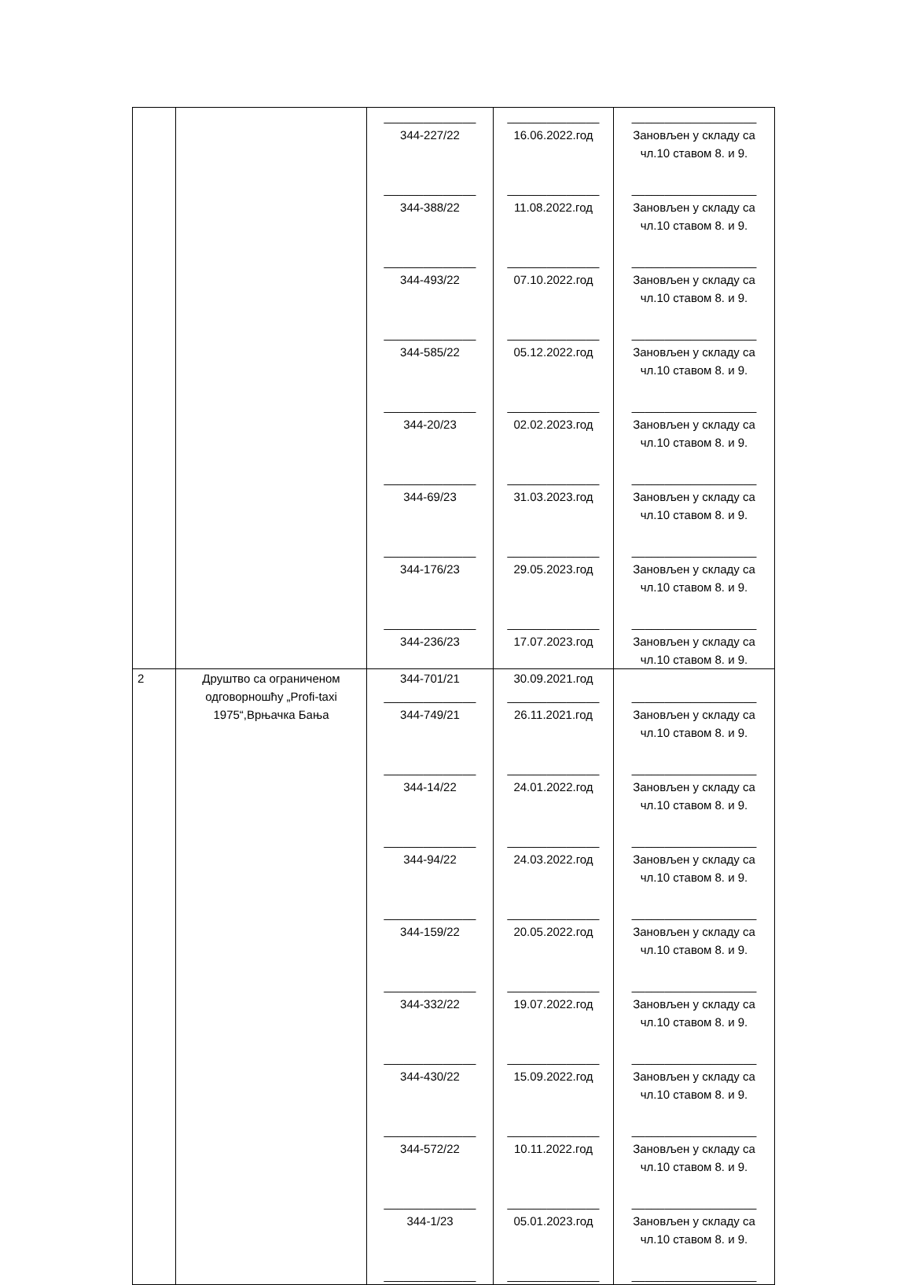| | | ______________ 344-227/22 ______________ 344-388/22 ______________ 344-493/22 ______________ 344-585/22 ______________ 344-20/23 ______________ 344-69/23 ______________ 344-176/23 ______________ 344-236/23 | ______________ 16.06.2022.год ______________ 11.08.2022.год ______________ 07.10.2022.год ______________ 05.12.2022.год ______________ 02.02.2023.год ______________ 31.03.2023.год ______________ 29.05.2023.год ______________ 17.07.2023.год | ___________________ Зановљен у складу са чл.10 ставом 8. и 9. ___________________ Зановљен у складу са чл.10 ставом 8. и 9. ___________________ Зановљен у складу са чл.10 ставом 8. и 9. ___________________ Зановљен у складу са чл.10 ставом 8. и 9. ___________________ Зановљен у складу са чл.10 ставом 8. и 9. ___________________ Зановљен у складу са чл.10 ставом 8. и 9. ___________________ Зановљен у складу са чл.10 ставом 8. и 9. ___________________ Зановљен у складу са чл.10 ставом 8. и 9. |
| 2 | Друштво са ограниченом одговорношћу „Profi-taxi 1975“,Врњачка Бања | 344-701/21 ______________ 344-749/21 ______________ 344-14/22 ______________ 344-94/22 ______________ 344-159/22 ______________ 344-332/22 ______________ 344-430/22 ______________ 344-572/22 ______________ 344-1/23 ______________ | 30.09.2021.год ______________ 26.11.2021.год ______________ 24.01.2022.год ______________ 24.03.2022.год ______________ 20.05.2022.год ______________ 19.07.2022.год ______________ 15.09.2022.год ______________ 10.11.2022.год ______________ 05.01.2023.год ______________ | ___________________ Зановљен у складу са чл.10 ставом 8. и 9. ___________________ Зановљен у складу са чл.10 ставом 8. и 9. ___________________ Зановљен у складу са чл.10 ставом 8. и 9. ___________________ Зановљен у складу са чл.10 ставом 8. и 9. ___________________ Зановљен у складу са чл.10 ставом 8. и 9. ___________________ Зановљен у складу са чл.10 ставом 8. и 9. ___________________ Зановљен у складу са чл.10 ставом 8. и 9. ___________________ Зановљен у складу са чл.10 ставом 8. и 9. ___________________ |